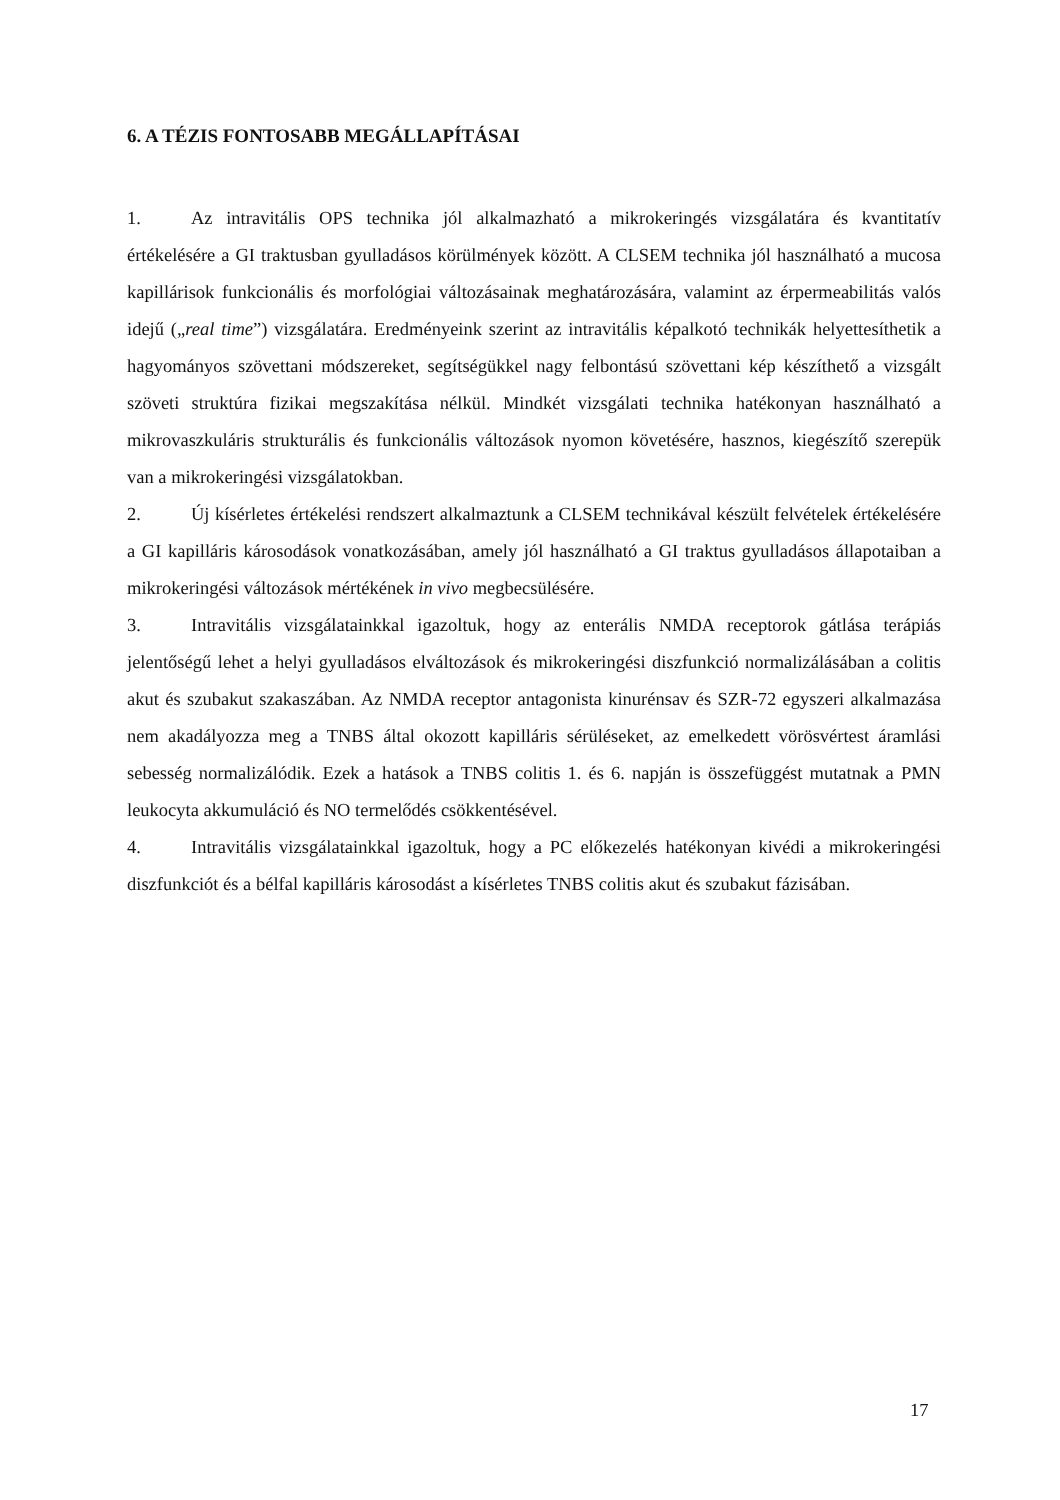6. A TÉZIS FONTOSABB MEGÁLLAPÍTÁSAI
1. Az intravitális OPS technika jól alkalmazható a mikrokeringés vizsgálatára és kvantitatív értékelésére a GI traktusban gyulladásos körülmények között. A CLSEM technika jól használható a mucosa kapillárisok funkcionális és morfológiai változásainak meghatározására, valamint az érpermeabilitás valós idejű („real time”) vizsgálatára. Eredményeink szerint az intravitális képalkotó technikák helyettesíthetik a hagyományos szövettani módszereket, segítségükkel nagy felbontású szövettani kép készíthető a vizsgált szöveti struktúra fizikai megszakítása nélkül. Mindkét vizsgálati technika hatékonyan használható a mikrovaszkuláris strukturális és funkcionális változások nyomon követésére, hasznos, kiegészítő szerepük van a mikrokeringési vizsgálatokban.
2. Új kísérletes értékelési rendszert alkalmaztunk a CLSEM technikával készült felvételek értékelésére a GI kapilláris károsodások vonatkozásában, amely jól használható a GI traktus gyulladásos állapotaiban a mikrokeringési változások mértékének in vivo megbecsülésére.
3. Intravitális vizsgálatainkkal igazoltuk, hogy az enterális NMDA receptorok gátlása terápiás jelentőségű lehet a helyi gyulladásos elváltozások és mikrokeringési diszfunkció normalizálásában a colitis akut és szubakut szakaszában. Az NMDA receptor antagonista kinurénsav és SZR-72 egyszeri alkalmazása nem akadályozza meg a TNBS által okozott kapilláris sérüléseket, az emelkedett vörösvértest áramlási sebesség normalizálódik. Ezek a hatások a TNBS colitis 1. és 6. napján is összefüggést mutatnak a PMN leukocyta akkumuláció és NO termelődés csökkentésével.
4. Intravitális vizsgálatainkkal igazoltuk, hogy a PC előkezelés hatékonyan kivédi a mikrokeringési diszfunkciót és a bélfal kapilláris károsodást a kísérletes TNBS colitis akut és szubakut fázisában.
17